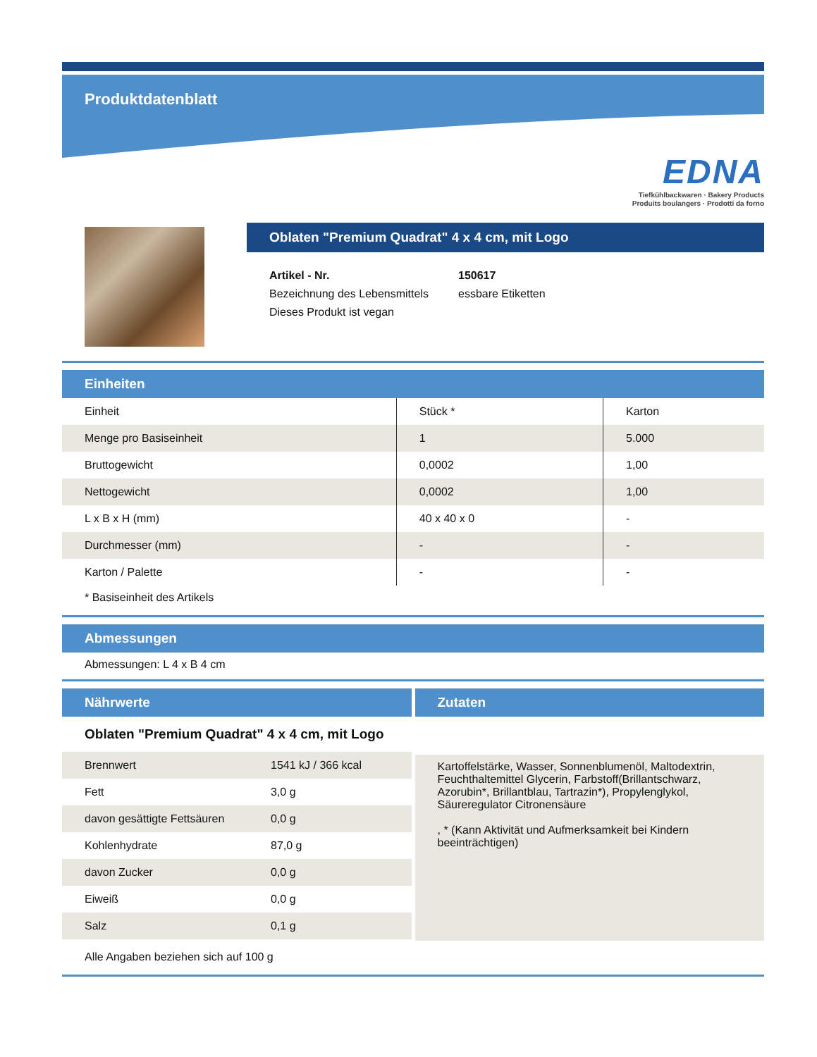Produktdatenblatt
EDNA
Tiefkühlbackwaren · Bakery Products
Produits boulangers · Prodotti da forno
Oblaten "Premium Quadrat" 4 x 4 cm, mit Logo
| Artikel - Nr. | 150617 |
| Bezeichnung des Lebensmittels | essbare Etiketten |
| Dieses Produkt ist vegan | |
Einheiten
| Einheit | Stück * | Karton |
| Menge pro Basiseinheit | 1 | 5.000 |
| Bruttogewicht | 0,0002 | 1,00 |
| Nettogewicht | 0,0002 | 1,00 |
| L x B x H (mm) | 40 x 40 x 0 | - |
| Durchmesser (mm) | - | - |
| Karton / Palette | - | - |
* Basiseinheit des Artikels
Abmessungen
Abmessungen: L 4 x B 4 cm
Nährwerte
Oblaten "Premium Quadrat" 4 x 4 cm, mit Logo
| Brennwert | 1541 kJ / 366 kcal |
| Fett | 3,0 g |
| davon gesättigte Fettsäuren | 0,0 g |
| Kohlenhydrate | 87,0 g |
| davon Zucker | 0,0 g |
| Eiweiß | 0,0 g |
| Salz | 0,1 g |
Zutaten
Kartoffelstärke, Wasser, Sonnenblumenöl, Maltodextrin, Feuchthaltemittel Glycerin, Farbstoff(Brillantschwarz, Azorubin*, Brillantblau, Tartrazin*), Propylenglykol, Säureregulator Citronensäure
, * (Kann Aktivität und Aufmerksamkeit bei Kindern beeinträchtigen)
Alle Angaben beziehen sich auf 100 g